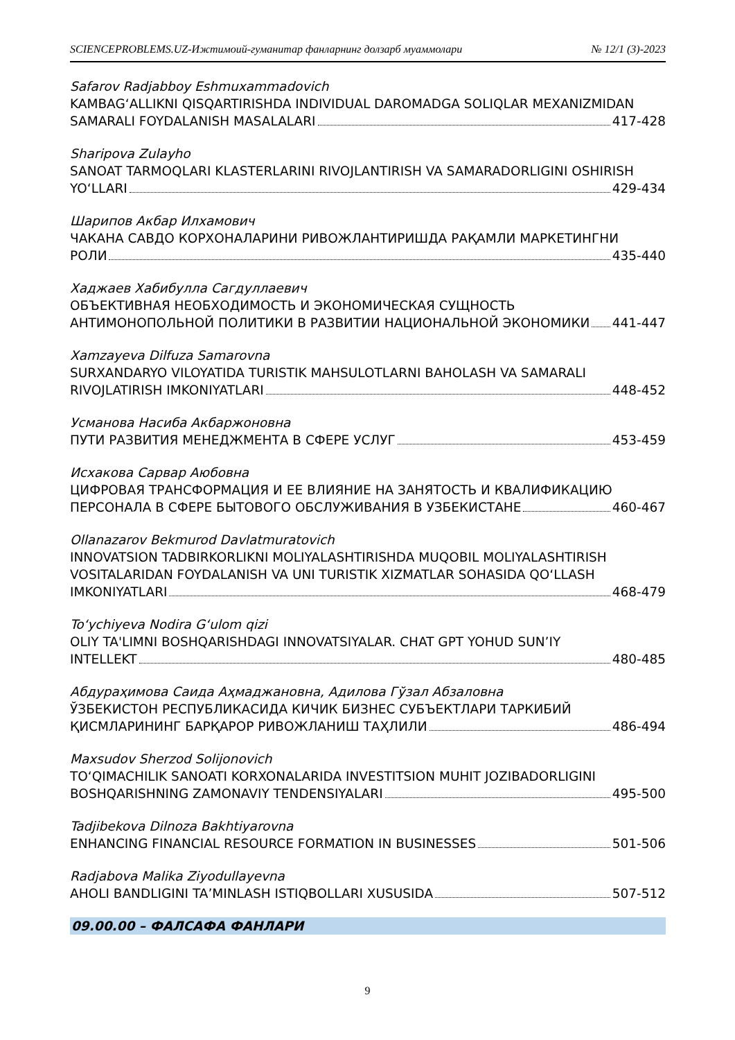SCIENCEPROBLEMS.UZ-Ижтимоий-гуманитар фанларнинг долзарб муаммолари № 12/1 (3)-2023
Safarov Radjabboy Eshmuxammadovich
KAMBAGʻALLIKNI QISQARTIRISHDA INDIVIDUAL DAROMADGA SOLIQLAR MEXANIZMIDAN
SAMARALI FOYDALANISH MASALALARI 417-428
Sharipova Zulayho
SANOAT TARMOQLARI KLASTERLARINI RIVOJLANTIRISH VA SAMARADORLIGINI OSHIRISH
YOʻLLARI 429-434
Шарипов Акбар Илхамович
ЧАКАНА САВДО КОРХОНАЛАРИНИ РИВОЖЛАНТИРИШДА РАҚАМЛИ МАРКЕТИНГНИ
РОЛИ 435-440
Хаджаев Хабибулла Сагдуллаевич
ОБЪЕКТИВНАЯ НЕОБХОДИМОСТЬ И ЭКОНОМИЧЕСКАЯ СУЩНОСТЬ
АНТИМОНОПОЛЬНОЙ ПОЛИТИКИ В РАЗВИТИИ НАЦИОНАЛЬНОЙ ЭКОНОМИКИ 441-447
Xamzayeva Dilfuza Samarovna
SURXANDARYO VILOYATIDA TURISTIK MAHSULOTLARNI BAHOLASH VA SAMARALI
RIVOJLATIRISH IMKONIYATLARI 448-452
Усманова Насиба Акбаржоновна
ПУТИ РАЗВИТИЯ МЕНЕДЖМЕНТА В СФЕРЕ УСЛУГ 453-459
Исхакова Сарвар Аюбовна
ЦИФРОВАЯ ТРАНСФОРМАЦИЯ И ЕЕ ВЛИЯНИЕ НА ЗАНЯТОСТЬ И КВАЛИФИКАЦИЮ
ПЕРСОНАЛА В СФЕРЕ БЫТОВОГО ОБСЛУЖИВАНИЯ В УЗБЕКИСТАНЕ 460-467
Ollanazarov Bekmurod Davlatmuratovich
INNOVATSION TADBIRKORLIKNI MOLIYALASHTIRISHDA MUQOBIL MOLIYALASHTIRISH
VOSITALARIDAN FOYDALANISH VA UNI TURISTIK XIZMATLAR SOHASIDA QOʻLLASH
IMKONIYATLARI 468-479
Toʻychiyeva Nodira Gʻulom qizi
OLIY TA'LIMNI BOSHQARISHDAGI INNOVATSIYALAR. CHAT GPT YOHUD SUN’IY
INTELLEKT 480-485
Абдураҳимова Саида Аҳмаджановна, Адилова Гўзал Абзаловна
ЎЗБЕКИСТОН РЕСПУБЛИКАСИДА КИЧИК БИЗНЕС СУБЪЕКТЛАРИ ТАРКИБИЙ
ҚИСМЛАРИНИНГ БАРҚАРОР РИВОЖЛАНИШ ТАҲЛИЛИ 486-494
Maxsudov Sherzod Solijonovich
TOʻQIMACHILIK SANOATI KORXONALARIDA INVESTITSION MUHIT JOZIBADORLIGINI
BOSHQARISHNING ZAMONAVIY TENDENSIYALARI 495-500
Tadjibekova Dilnoza Bakhtiyarovna
ENHANCING FINANCIAL RESOURCE FORMATION IN BUSINESSES 501-506
Radjabova Malika Ziyodullayevna
AHOLI BANDLIGINI TA’MINLASH ISTIQBOLLARI XUSUSIDA 507-512
09.00.00 – ФАЛСАФА ФАНЛАРИ
9